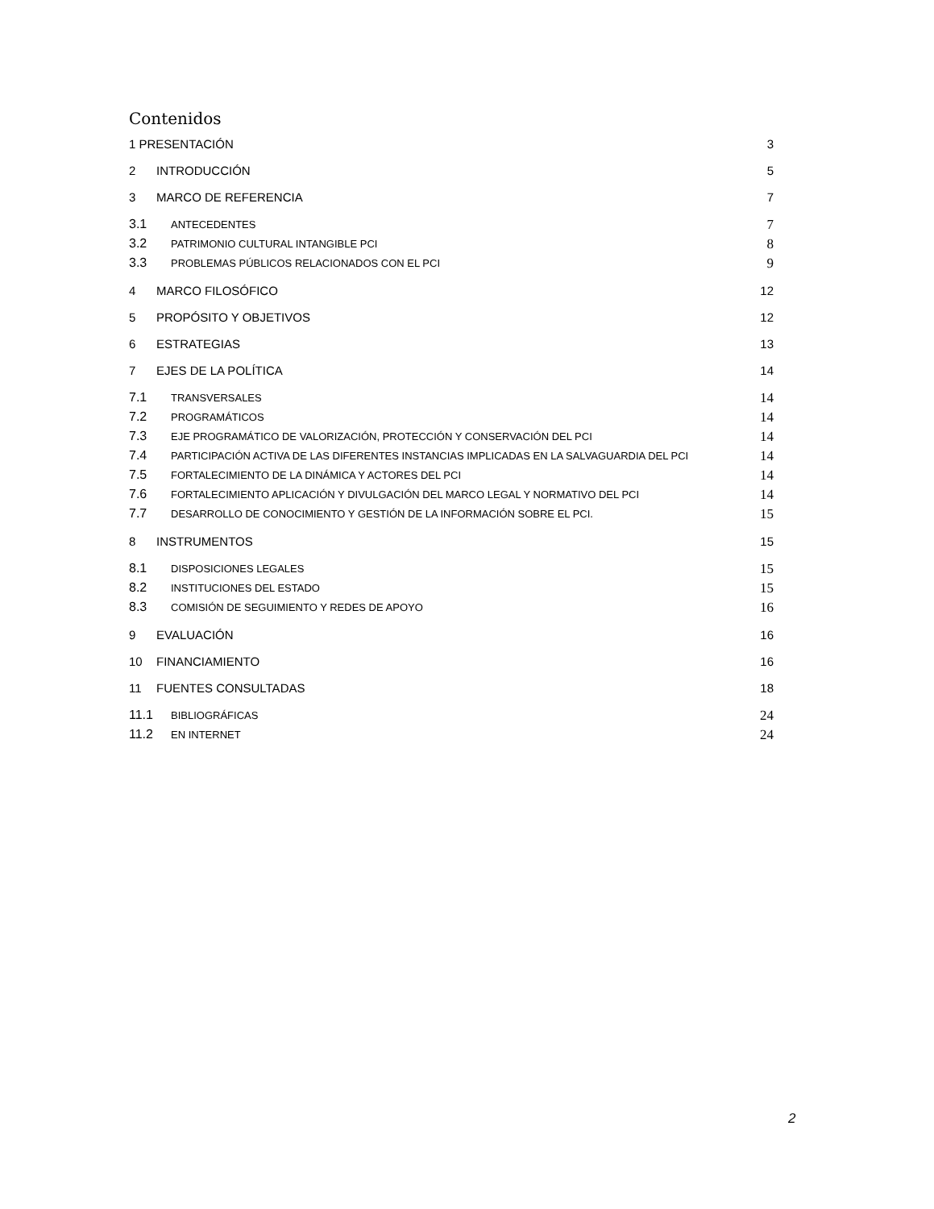Contenidos
1 PRESENTACIÓN 3
2 INTRODUCCIÓN 5
3 MARCO DE REFERENCIA 7
3.1 ANTECEDENTES 7
3.2 PATRIMONIO CULTURAL INTANGIBLE PCI 8
3.3 PROBLEMAS PÚBLICOS RELACIONADOS CON EL PCI 9
4 MARCO FILOSÓFICO 12
5 PROPÓSITO Y OBJETIVOS 12
6 ESTRATEGIAS 13
7 EJES DE LA POLÍTICA 14
7.1 TRANSVERSALES 14
7.2 PROGRAMÁTICOS 14
7.3 EJE PROGRAMÁTICO DE VALORIZACIÓN, PROTECCIÓN Y CONSERVACIÓN DEL PCI 14
7.4 PARTICIPACIÓN ACTIVA DE LAS DIFERENTES INSTANCIAS IMPLICADAS EN LA SALVAGUARDIA DEL PCI 14
7.5 FORTALECIMIENTO DE LA DINÁMICA Y ACTORES DEL PCI 14
7.6 FORTALECIMIENTO APLICACIÓN Y DIVULGACIÓN DEL MARCO LEGAL Y NORMATIVO DEL PCI 14
7.7 DESARROLLO DE CONOCIMIENTO Y GESTIÓN DE LA INFORMACIÓN SOBRE EL PCI. 15
8 INSTRUMENTOS 15
8.1 DISPOSICIONES LEGALES 15
8.2 INSTITUCIONES DEL ESTADO 15
8.3 COMISIÓN DE SEGUIMIENTO Y REDES DE APOYO 16
9 EVALUACIÓN 16
10 FINANCIAMIENTO 16
11 FUENTES CONSULTADAS 18
11.1 BIBLIOGRÁFICAS 24
11.2 EN INTERNET 24
2